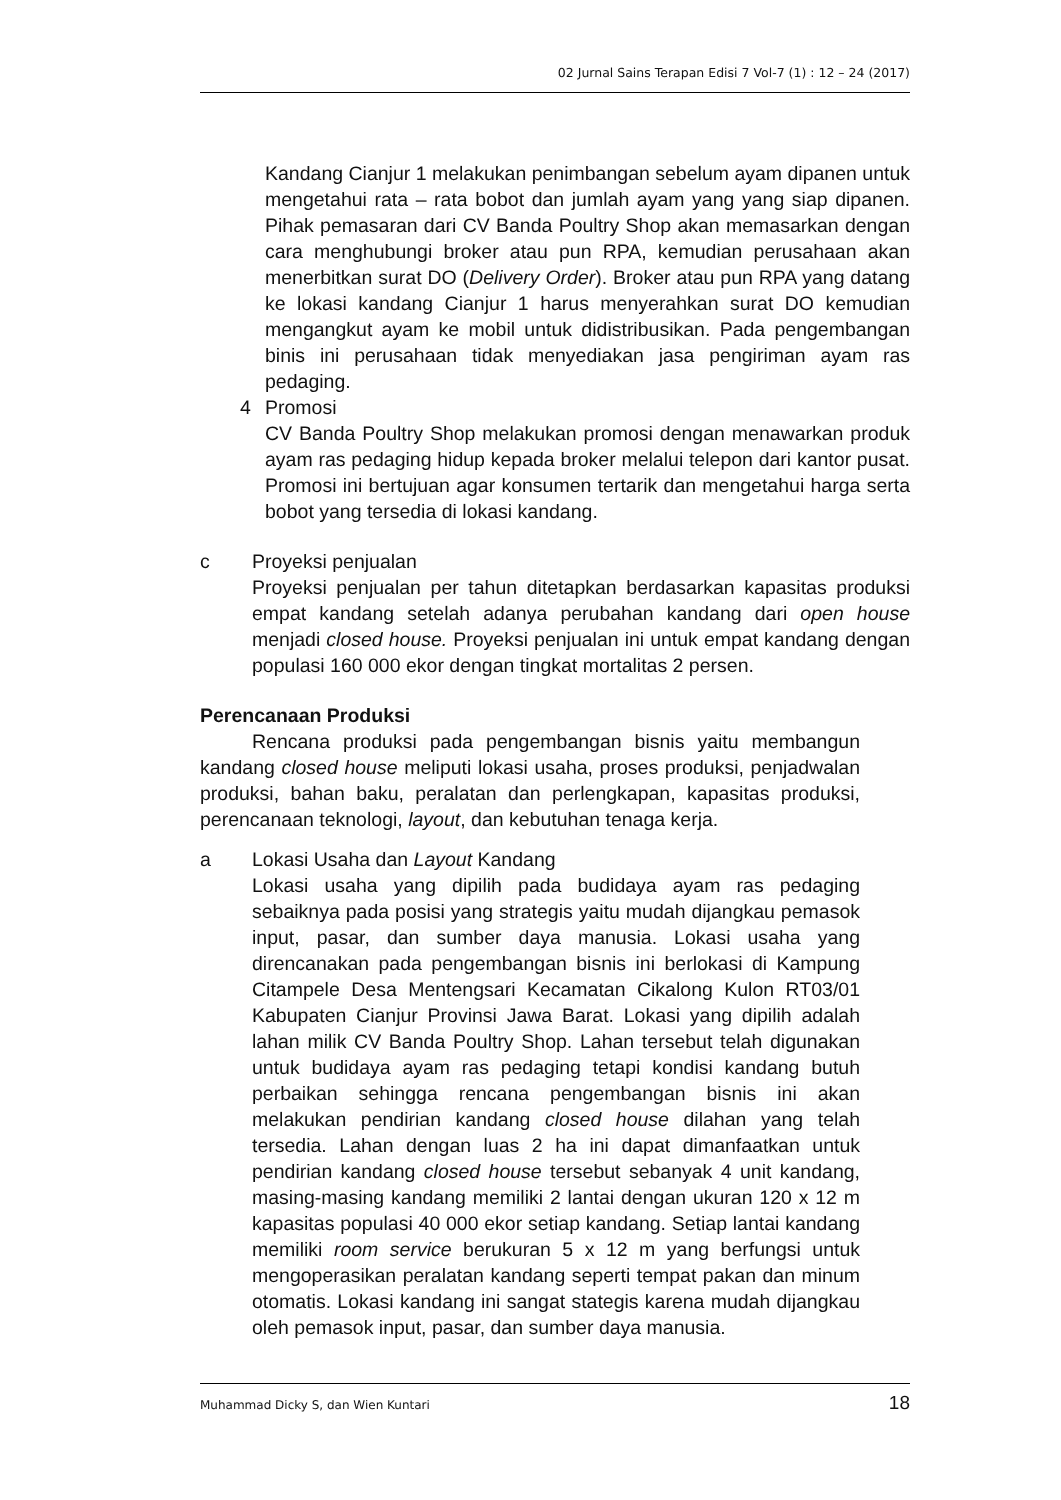02 Jurnal Sains Terapan Edisi 7 Vol-7 (1) : 12 – 24 (2017)
Kandang Cianjur 1 melakukan penimbangan sebelum ayam dipanen untuk mengetahui rata – rata bobot dan jumlah ayam yang yang siap dipanen. Pihak pemasaran dari CV Banda Poultry Shop akan memasarkan dengan cara menghubungi broker atau pun RPA, kemudian perusahaan akan menerbitkan surat DO (Delivery Order). Broker atau pun RPA yang datang ke lokasi kandang Cianjur 1 harus menyerahkan surat DO kemudian mengangkut ayam ke mobil untuk didistribusikan. Pada pengembangan binis ini perusahaan tidak menyediakan jasa pengiriman ayam ras pedaging.
4 Promosi
CV Banda Poultry Shop melakukan promosi dengan menawarkan produk ayam ras pedaging hidup kepada broker melalui telepon dari kantor pusat. Promosi ini bertujuan agar konsumen tertarik dan mengetahui harga serta bobot yang tersedia di lokasi kandang.
c Proyeksi penjualan
Proyeksi penjualan per tahun ditetapkan berdasarkan kapasitas produksi empat kandang setelah adanya perubahan kandang dari open house menjadi closed house. Proyeksi penjualan ini untuk empat kandang dengan populasi 160 000 ekor dengan tingkat mortalitas 2 persen.
Perencanaan Produksi
Rencana produksi pada pengembangan bisnis yaitu membangun kandang closed house meliputi lokasi usaha, proses produksi, penjadwalan produksi, bahan baku, peralatan dan perlengkapan, kapasitas produksi, perencanaan teknologi, layout, dan kebutuhan tenaga kerja.
a Lokasi Usaha dan Layout Kandang
Lokasi usaha yang dipilih pada budidaya ayam ras pedaging sebaiknya pada posisi yang strategis yaitu mudah dijangkau pemasok input, pasar, dan sumber daya manusia. Lokasi usaha yang direncanakan pada pengembangan bisnis ini berlokasi di Kampung Citampele Desa Mentengsari Kecamatan Cikalong Kulon RT03/01 Kabupaten Cianjur Provinsi Jawa Barat. Lokasi yang dipilih adalah lahan milik CV Banda Poultry Shop. Lahan tersebut telah digunakan untuk budidaya ayam ras pedaging tetapi kondisi kandang butuh perbaikan sehingga rencana pengembangan bisnis ini akan melakukan pendirian kandang closed house dilahan yang telah tersedia. Lahan dengan luas 2 ha ini dapat dimanfaatkan untuk pendirian kandang closed house tersebut sebanyak 4 unit kandang, masing-masing kandang memiliki 2 lantai dengan ukuran 120 x 12 m kapasitas populasi 40 000 ekor setiap kandang. Setiap lantai kandang memiliki room service berukuran 5 x 12 m yang berfungsi untuk mengoperasikan peralatan kandang seperti tempat pakan dan minum otomatis. Lokasi kandang ini sangat stategis karena mudah dijangkau oleh pemasok input, pasar, dan sumber daya manusia.
Muhammad Dicky S, dan Wien Kuntari 18